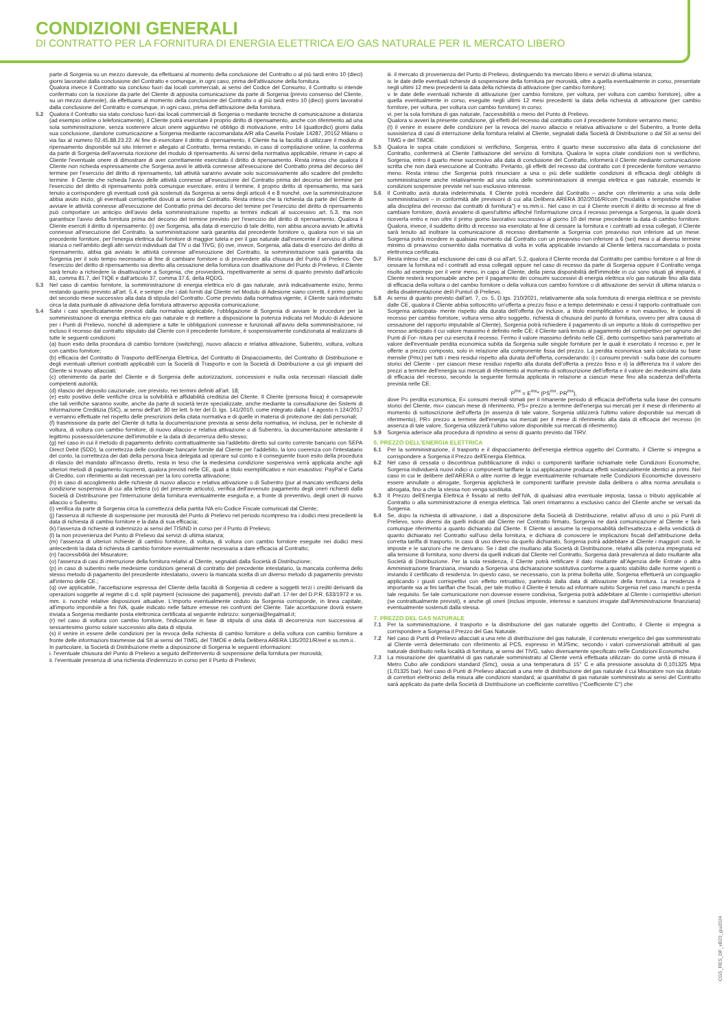CONDIZIONI GENERALI
DI CONTRATTO PER LA FORNITURA DI ENERGIA ELETTRICA E/O GAS NATURALE PER IL MERCATO LIBERO
parte di Sorgenia su un mezzo durevole, da effettuarsi al momento della conclusione del Contratto o al più tardi entro 10 (dieci) giorni lavorativi dalla conclusione del Contratto e comunque, in ogni caso, prima dell'attivazione della fornitura.
Qualora invece il Contratto sia concluso fuori dai locali commerciali, ai sensi del Codice del Consumo, il Contratto si intende confermato con la ricezione da parte del Cliente di apposita comunicazione da parte di Sorgenia (previo consenso del Cliente, su un mezzo durevole), da effettuarsi al momento della conclusione del Contratto o al più tardi entro 10 (dieci) giorni lavorativi dalla conclusione del Contratto e comunque, in ogni caso, prima dell'attivazione della fornitura.
5.2 Qualora il Contratto sia stato concluso fuori dai locali commerciali di Sorgenia o mediante tecniche di comunicazione a distanza (ad esempio online o telefonicamente), il Cliente potrà esercitare il proprio diritto di ripensamento, anche con riferimento ad una sola somministrazione, senza sostenere alcun onere aggiuntivo né obbligo di motivazione, entro 14 (quattordici) giorni dalla sua conclusione, dandone comunicazione a Sorgenia mediante raccomandata A/R alla Casella Postale 14287, 20152 Milano o via fax al numero 02.45.88.23.22. Al fine di esercitare il diritto di ripensamento, il Cliente ha la facoltà di utilizzare il modulo di ripensamento disponibile sul sito Internet e allegato al Contratto, ferma restando, in caso di compilazione online, la conferma da parte di Sorgenia dell'avvenuta ricezione del modulo di ripensamento. Ai sensi della normativa applicabile, rimane in capo al Cliente l'eventuale onere di dimostrare di aver correttamente esercitato il diritto di ripensamento. Resta inteso che qualora il Cliente non richieda espressamente che Sorgenia avvii le attività connesse all'esecuzione del Contratto prima del decorso del termine per l'esercizio del diritto di ripensamento, tali attività saranno avviate solo successivamente allo scadere del predetto termine. Il Cliente che richieda l'avvio delle attività connesse all'esecuzione del Contratto prima del decorso del termine per l'esercizio del diritto di ripensamento potrà comunque esercitare, entro il termine, il proprio diritto di ripensamento, ma sarà tenuto a corrispondere gli eventuali costi già sostenuti da Sorgenia ai sensi degli articoli 4 e 8 nonché, ove la somministrazione abbia avuto inizio, gli eventuali corrispettivi dovuti ai sensi del Contratto. Resta inteso che la richiesta da parte del Cliente di avviare le attività connesse all'esecuzione del Contratto prima del decorso del temine per l'esercizio del diritto di ripensamento può comportare un anticipo dell'avvio della somministrazione rispetto ai termini indicati al successivo art. 5.3, ma non garantisce l'avvio della fornitura prima del decorso del termine previsto per l'esercizio del diritto di ripensamento. Qualora il Cliente eserciti il diritto di ripensamento: (i) ove Sorgenia, alla data di esercizio di tale diritto, non abbia ancora avviato le attività connesse all'esecuzione del Contratto, la somministrazione sarà garantita dal precedente fornitore o, qualora non vi sia un precedente fornitore, per l'energia elettrica dal fornitore di maggior tutela e per il gas naturale dall'esercente il servizio di ultima istanza o nell'ambito degli altri servizi individuati dal TIV o dal TIVG; (ii) ove, invece, Sorgenia, alla data di esercizio del diritto di ripensamento, abbia già avviato le attività connesse all'esecuzione del Contratto, la somministrazione sarà garantita da Sorgenia per il solo tempo necessario al fine di cambiare fornitore o di provvedere alla chiusura del Punto di Prelievo. Ove l'esercizio del diritto di ripensamento sia diretto alla cessazione della fornitura con disattivazione del Punto di Prelievo, il Cliente sarà tenuto a richiedere la disattivazione a Sorgenia, che provvederà, rispettivamente ai sensi di quanto previsto dall'articolo 81, comma 81.7, del TIQE e dall'articolo 37, comma 37.6, della RQDG.
5.3 Nel caso di cambio fornitore, la somministrazione di energia elettrica e/o di gas naturale, avrà indicativamente inizio, fermo restando quanto previsto all'art. 5.4, e sempre che i dati forniti dal Cliente nel Modulo di Adesione siano corretti, il primo giorno del secondo mese successivo alla data di stipula del Contratto. Come previsto dalla normativa vigente, il Cliente sarà informato circa la data puntuale di attivazione della fornitura attraverso apposita comunicazione.
5.4 Salvi i casi specificatamente previsti dalla normativa applicabile, l'obbligazione di Sorgenia di avviare le procedure per la somministrazione di energia elettrica e/o gas naturale e di mettere a disposizione la potenza indicata nel Modulo di Adesione per i Punti di Prelievo, nonché di adempiere a tutte le obbligazioni connesse e funzionali all'avvio della somministrazione, ivi incluso il recesso dal contratto stipulato dal Cliente con il precedente fornitore, è sospensivamente condizionata al realizzarsi di tutte le seguenti condizioni:
(a) buon esito della procedura di cambio fornitore (switching), nuovo allaccio e relativa attivazione, Subentro, voltura, voltura con cambio fornitore;
(b) efficacia del Contratto di Trasporto dell'Energia Elettrica, del Contratto di Dispacciamento, del Contratto di Distribuzione e degli eventuali ulteriori contratti applicabili con la Società di Trasporto e con la Società di Distribuzione a cui gli impianti del Cliente si trovano allacciati;
(c) ottenimento da parte del Cliente e di Sorgenia delle autorizzazioni, concessioni e nulla osta necessari rilasciati dalle competenti autorità;
(d) rilascio del deposito cauzionale, ove previsto, nei termini definiti all'art. 18;
(e) esito positivo delle verifiche circa la solvibilità e affidabilità creditizia del Cliente. Il Cliente (persona fisica) è consapevole che tali verifiche saranno svolte, anche da parte di società terze specializzate, anche mediante la consultazione dei Sistemi di Informazione Creditizia (SIC), ai sensi dell'art. 30 ter lett. b-ter del D. lgs. 141/2010, come integrato dalla l. 4 agosto n.124/2017 e verranno effettuate nel rispetto delle prescrizioni della citata normativa e di quelle in materia di protezione dei dati personali;
(f) trasmissione da parte del Cliente di tutta la documentazione prevista ai sensi della normativa, ivi inclusa, per le richieste di voltura, di voltura con cambio fornitore, di nuovo allaccio e relativa attivazione o di Subentro, la documentazione attestante il legittimo possesso/detenzione dell'immobile e la data di decorrenza dello stesso;
(g) nel caso in cui il metodo di pagamento definito contrattualmente sia l'addebito diretto sul conto corrente bancario con SEPA Direct Debit (SDD), la correttezza delle coordinate bancarie fornite dal Cliente per l'addebito, la loro coerenza con l'intestatario del conto, la correttezza dei dati della persona fisica delegata ad operare sul conto e il conseguente buon esito della procedura di rilascio del mandato all'incasso diretto, resta in teso che la medesima condizione sospensiva verrà applicata anche agli ulteriori metodi di pagamento ricorrenti, qualora previsti nelle CE, quali a titolo esemplificativo e non esaustivo: PayPal e Carta di Credito, con riferimento ai dati necessari per la loro corretta attivazione;
(h) in caso di accoglimento delle richieste di nuovo allaccio e relativa attivazione o di Subentro (pur al mancato verificarsi della condizione sospensiva di cui alla lettera (o) del presente articolo), verifica dell'avvenuto pagamento degli oneri richiesti dalla Società di Distribuzione per l'interruzione della fornitura eventualmente eseguita e, a fronte di preventivo, degli oneri di nuovo allaccio o Subentro;
(i) verifica da parte di Sorgenia circa la correttezza della partita IVA e/o Codice Fiscale comunicati dal Cliente;
(j) l'assenza di richieste di sospensione per morosità del Punto di Prelievo nel periodo ricompreso tra i dodici mesi precedenti la data di richiesta di cambio fornitore e la data di sua efficacia;
(k) l'assenza di richieste di indennizzo ai sensi del TISIND in corso per il Punto di Prelievo;
(l) la non provenienza del Punto di Prelievo dai servizi di ultima istanza;
(m) l'assenza di ulteriori richieste di cambio fornitore, di voltura, di voltura con cambio fornitore eseguite nei dodici mesi antecedenti la data di richiesta di cambio fornitore eventualmente necessaria a dare efficacia al Contratto;
(n) l'accessibilità del Misuratore;
(o) l'assenza di casi di interruzione della fornitura relativi al Cliente, segnalati dalla Società di Distribuzione;
(p) in caso di subentro nelle medesime condizioni generali di contratto del precedente intestatario, la mancata conferma dello stesso metodo di pagamento del precedente intestatario, ovvero la mancata scelta di un diverso metodo di pagamento previsto all'interno delle CE.;
(q) ove applicabile, l'accettazione espressa del Cliente della facoltà di Sorgenia di cedere a soggetti terzi i crediti derivanti da operazioni soggette al regime di c.d. split payment (scissione dei pagamenti), previsto dall'art. 17-ter del D.P.R. 633/1972 e ss. mm. ii. nonché relative disposizioni attuative. L'importo eventualmente ceduto da Sorgenia corrisponde, in linea capitale, all'importo imponibile a fini IVA, quale indicato nelle fatture emesse nei confronti del Cliente. Tale accettazione dovrà essere inviata a Sorgenia mediante posta elettronica certificata al seguente indirizzo: sorgenia@legalmail.it;
(r) nel caso di voltura con cambio fornitore, l'indicazione in fase di stipula di una data di decorrenza non successiva al sessantesimo giorno solare successivo alla data di stipula.
(s) il venire in essere delle condizioni per la revoca della richiesta di cambio fornitore o della voltura con cambio fornitore a fronte delle informazioni trasmesse dal SII ai sensi del TIMG, del TIMOE e della Delibera ARERA 135/2021/R/eel e ss.mm.ii..
In particolare, la Società di Distribuzione mette a disposizione di Sorgenia le seguenti informazioni:
i. l'eventuale chiusura del Punto di Prelievo a seguito dell'intervento di sospensione della fornitura per morosità;
ii. l'eventuale presenza di una richiesta d'indennizzo in corso per il Punto di Prelievo;
iii. il mercato di provenienza del Punto di Prelievo, distinguendo tra mercato libero e servizi di ultima istanza;
iv. le date delle eventuali richieste di sospensione della fornitura per morosità, oltre a quella eventualmente in corso, presentate negli ultimi 12 mesi precedenti la data della richiesta di attivazione (per cambio fornitore);
v. le date delle eventuali richieste di attivazione (per cambio fornitore, per voltura, per voltura con cambio fornitore), oltre a quella eventualmente in corso, eseguite negli ultimi 12 mesi precedenti la data della richiesta di attivazione (per cambio fornitore, per voltura, per voltura con cambio fornitore) in corso;
vi. per la sola fornitura di gas naturale, l'accessibilità o meno del Punto di Prelievo.
Qualora si avveri la presente condizione, gli effetti del recesso dal contratto con il precedente fornitore verranno meno;
(t) il venire in essere delle condizioni per la revoca del nuovo allaccio e relativa attivazione o del Subentro, a fronte della sussistenza di casi di interruzione della fornitura relativi al Cliente, segnalati dalla Società di Distribuzione o dal SII ai sensi del TIMG e del TIMOE.
5.5 Qualora le sopra citate condizioni si verifichino, Sorgenia, entro il quarto mese successivo alla data di conclusione del Contratto, confermerà al Cliente l'attivazione del servizio di fornitura. Qualora le sopra citate condizioni non si verifichino, Sorgenia, entro il quarto mese successivo alla data di conclusione del Contratto, informerà il Cliente mediante comunicazione scritta che non darà esecuzione al Contratto. Pertanto, gli effetti del recesso dal contratto con il precedente fornitore verranno meno. Resta inteso che Sorgenia potrà rinunciare a una o più delle suddette condizioni di efficacia degli obblighi di somministrazione anche relativamente ad una sola delle somministrazioni di energia elettrica e gas naturale, essendo le condizioni sospensive previste nel suo esclusivo interesse.
5.6 Il Contratto avrà durata indeterminata. Il Cliente potrà recedere dal Contratto – anche con riferimento a una sola delle somministrazioni – in conformità alle previsioni di cui alla Delibera ARERA 302/2016/R/com ("modalità e tempistiche relative alla disciplina del recesso dai contratti di fornitura") e ss.mm.ii.. Nel caso in cui il Cliente eserciti il diritto di recesso al fine di cambiare fornitore, dovrà avvalersi di quest'ultimo affinché l'informazione circa il recesso pervenga a Sorgenia, la quale dovrà riceverla entro e non oltre il primo giorno lavorativo successivo al giorno 10 del mese precedente la data di cambio fornitore. Qualora, invece, il suddetto diritto di recesso sia esercitato al fine di cessare la fornitura e i contratti ad essa collegati, il Cliente sarà tenuto ad inoltrare la comunicazione di recesso direttamente a Sorgenia con preavviso non inferiore ad un mese. Sorgenia potrà recedere in qualsiasi momento dal Contratto con un preavviso non inferiore a 6 (sei) mesi o al diverso termine minimo di preavviso consentito dalla normativa di volta in volta applicabile inviando al Cliente lettera raccomandata o posta elettronica certificata.
5.7 Resta inteso che, ad esclusione dei casi di cui all'art. 5.2, qualora il Cliente receda dal Contratto per cambio fornitore o al fine di cessare la fornitura ed i contratti ad essa collegati oppure nel caso di recesso da parte di Sorgenia oppure il Contratto venga risolto ad esempio per il venir meno, in capo al Cliente, della piena disponibilità dell'immobile in cui sono situati gli impianti, il Cliente resterà responsabile anche per il pagamento dei consumi successivi di energia elettrica e/o gas naturale fino alla data di efficacia della voltura o del cambio fornitore o della voltura con cambio fornitore o di attivazione dei servizi di ultima istanza o della disalimentazione del/i Punto/i di Prelievo.
5.8 Ai sensi di quanto previsto dall'art. 7, co. 5, D.lgs. 210/2021, relativamente alla sola fornitura di energia elettrica e se previsto dalle CE, qualora il Cliente abbia sottoscritto un'offerta a prezzo fisso e a tempo determinato e cessi il rapporto contrattuale con Sorgenia anticipata- mente rispetto alla durata dell'offerta (ivi incluse, a titolo esemplificativo e non esaustivo, le ipotesi di recesso per cambio fornitore, voltura verso altro soggetto, richiesta di chiusura del punto di fornitura, ovvero per altra causa di cessazione del rapporto imputabile al Cliente), Sorgenia potrà richiedere il pagamento di un importo a titolo di corrispettivo per recesso anticipato il cui valore massimo è definito nelle CE; il Cliente sarà tenuto al pagamento del corrispettivo per ognuno dei Punti di For- nitura per cui esercita il recesso. Fermo il valore massimo definito nelle CE, detto corrispettivo sarà parametrato al valore dell'eventuale perdita economica subita da Sorgenia sulle singole forniture per le quali è esercitato il recesso e, per le offerte a prezzo composto, solo in relazione alla componente fissa del prezzo. La perdita economica sarà calcolata su base mensile (Pmx) per tutti i mesi residui rispetto alla durata dell'offerta, considerando: i) i consumi previsti - sulla base dei consumi storici del Cliente - per ciascun mese residuo rispetto alla durata dell'offerta a prezzo fisso e ii) la differenza tra il valore dei prezzi a termine dell'energia sui mercati di riferimento al momento di sottoscrizione dell'offerta e il valore dei medesimi alla data di efficacia del recesso, secondo la seguente formula applicata in relazione a ciascun mese fino alla scadenza dell'offerta prevista nelle CE:
P<sup>mx</sup> = E<sup>mx</sup>* (PS<sup>mx</sup>- PR<sup>mx</sup>),
dove P= perdita economica, E= consumi mensili stimati per il rimanente periodo di efficacia dell'offerta sulla base dei consumi storici del Cliente, mx= ciascun mese di riferimento, PS= prezzo a termine dell'energia sui mercati per il mese di riferimento al momento di sottoscrizione dell'offerta (in assenza di tale valore, Sorgenia utilizzerà l'ultimo valore disponibile sui mercati di riferimento), PR= prezzo a termine dell'energia sui mercati per il mese di riferimento alla data di efficacia del recesso (in assenza di tale valore, Sorgenia utilizzerà l'ultimo valore disponibile sui mercati di riferimento).
5.9 Sorgenia aderisce alla procedura di ripristino ai sensi di quanto previsto dal TIRV.
6. PREZZO DELL'ENERGIA ELETTRICA
6.1 Per la somministrazione, il trasporto e il dispacciamento dell'energia elettrica oggetto del Contratto, il Cliente si impegna a corrispondere a Sorgenia il Prezzo dell'Energia Elettrica.
6.2 Nel caso di cessata o discontinua pubblicazione di indici o componenti tariffarie richiamate nelle Condizioni Economiche, Sorgenia individuerà nuovi indici o componenti tariffarie la cui applicazione produca effetti sostanzialmente identici ai primi. Nel caso in cui le delibere dell'ARERA o altre norme di legge eventualmente richiamate nelle Condizioni Economiche dovessero essere annullate o abrogate, Sorgenia applicherà le componenti tariffarie previste dalla delibera o altra norma annullata o abrogata, fino a che la stessa non venga sostituita.
6.3 Il Prezzo dell'Energia Elettrica è fissato al netto dell'IVA, di qualsiasi altra eventuale imposta, tassa o tributo applicabile al Contratto o alla somministrazione di energia elettrica. Tali oneri rimarranno a esclusivo carico del Cliente anche se versati da Sorgenia.
6.4 Se, dopo la richiesta di attivazione, i dati a disposizione della Società di Distribuzione, relativi all'uso di uno o più Punti di Prelievo, sono diversi da quelli indicati dal Cliente nel Contratto firmato, Sorgenia ne darà comunicazione al Cliente e farà comunque riferimento a quanto dichiarato dal Cliente. Il Cliente si assume la responsabilità dell'esattezza e della veridicità di quanto dichiarato nel Contratto sull'uso della fornitura, e dichiara di conoscere le implicazioni fiscali dell'attribuzione della corretta tariffa di trasporto. In caso di uso diverso da quello dichiarato, Sorgenia potrà addebitare al Cliente i maggiori costi, le imposte e le sanzioni che ne derivano. Se i dati che risultano alla Società di Distribuzione, relativi alla potenza impegnata ed alla tensione di fornitura, sono diversi da quelli indicati dal Cliente nel Contratto, Sorgenia darà prevalenza al dato risultante alla Società di Distribuzione. Per la sola residenza, il Cliente potrà rettificare il dato risultante all'Agenzia delle Entrate o altra Amministrazione finanziaria, inviando a Sorgenia una dichiarazione sostitutiva conforme a quanto stabilito dalle norme vigenti o inviando il certificato di residenza. In questo caso, se necessario, con la prima bolletta utile, Sorgenia effettuerà un conguaglio applicando i giusti corrispettivi con effetto retroattivo, partendo dalla data di attivazione della fornitura. La residenza è importante sia ai fini tariffari che fiscali, per tale motivo il Cliente è tenuto ad informare subito Sorgenia nel caso manchi o perda tale requisito. Se tale comunicazione non dovesse essere condivisa, Sorgenia potrà addebitare al Cliente i corrispettivi ulteriori (se contrattualmente previsti), e anche gli oneri (inclusi imposte, interessi e sanzioni irrogate dall'Amministrazione finanziaria) eventualmente sostenuti dalla stessa.
7. PREZZO DEL GAS NATURALE
7.1 Per la somministrazione, il trasporto e la distribuzione del gas naturale oggetto del Contratto, il Cliente si impegna a corrispondere a Sorgenia il Prezzo del Gas Naturale.
7.2 Nel caso di Punti di Prelievo allacciati a una rete di distribuzione del gas naturale, il contenuto energetico del gas somministrato al Cliente verrà determinato con riferimento al PCS, espresso in MJ/Smc, secondo i valori convenzionali attribuiti al gas naturale distribuito nella località di fornitura, ai sensi del TIVG, salvo diversamente specificato nelle Condizioni Economiche.
7.3 La misurazione dei quantitativi di gas naturale somministrato al Cliente verrà effettuata utilizzan- do come unità di misura il Metro Cubo alle condizioni standard (Smc), ossia a una temperatura di 15° C e alla pressione assoluta di 0,101325 Mpa (1,01325 bar). Nel caso di Punti di Prelievo allacciati a una rete di distribuzione del gas naturale il cui Misuratore non sia dotato di correttori elettronici della misura alle condizioni standard, ai quantitativi di gas naturale somministrato ai sensi del Contratto sarà applicato da parte della Società di Distribuzione un coefficiente correttivo ("Coefficiente C") che
CGS_RES_DF_vB23_giu2024